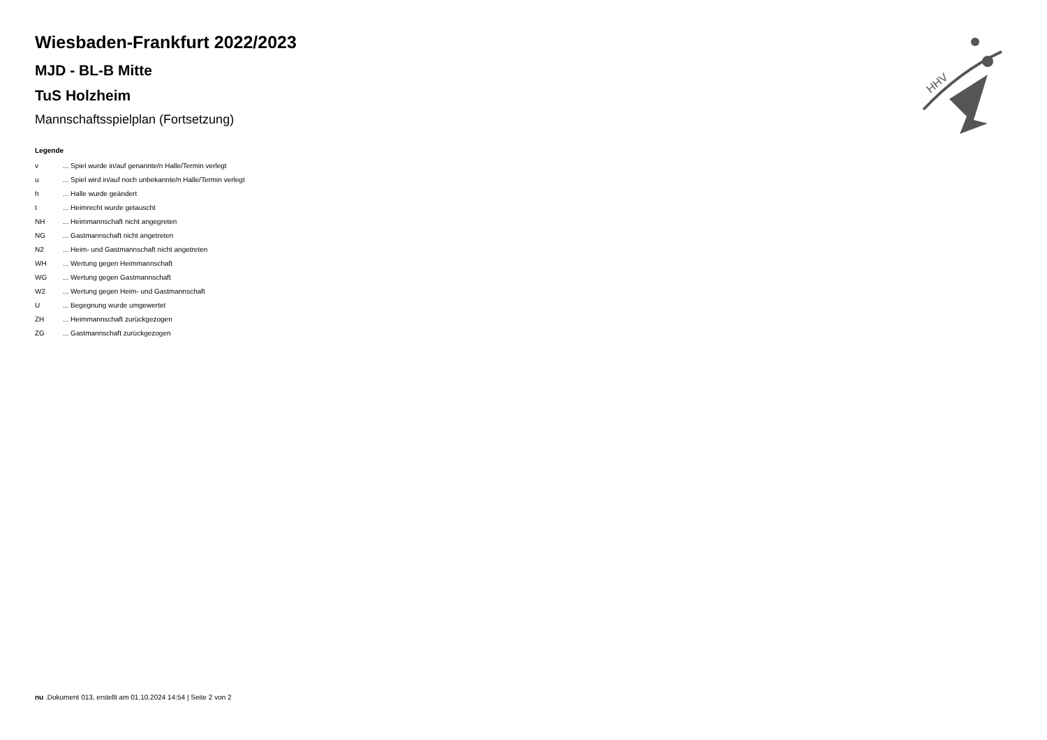HHV
Wiesbaden-Frankfurt 2022/2023
MJD - BL-B Mitte
TuS Holzheim
Mannschaftsspielplan (Fortsetzung)
Legende
| v | ... Spiel wurde in/auf genannte/n Halle/Termin verlegt |
| u | ... Spiel wird in/auf noch unbekannte/n Halle/Termin verlegt |
| h | ... Halle wurde geändert |
| t | ... Heimrecht wurde getauscht |
| NH | ... Heimmannschaft nicht angegreten |
| NG | ... Gastmannschaft nicht angetreten |
| N2 | ... Heim- und Gastmannschaft nicht angetreten |
| WH | ... Wertung gegen Heimmannschaft |
| WG | ... Wertung gegen Gastmannschaft |
| W2 | ... Wertung gegen Heim- und Gastmannschaft |
| U | ... Begegnung wurde umgewertet |
| ZH | ... Heimmannschaft zurückgezogen |
| ZG | ... Gastmannschaft zurückgezogen |
nu .Dokument 013, erstellt am 01.10.2024 14:54 | Seite 2 von 2